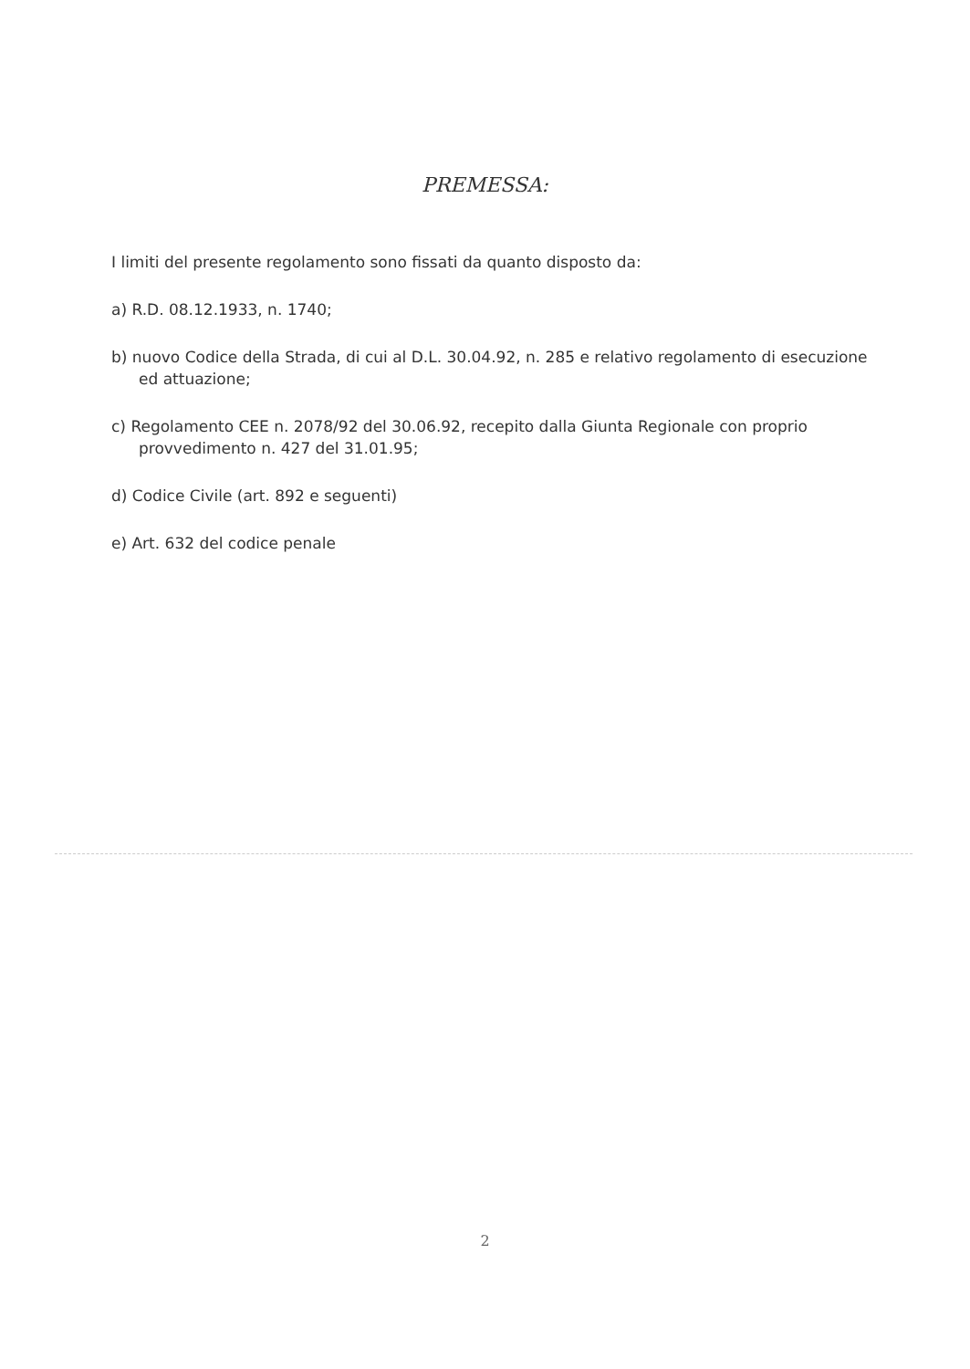PREMESSA:
I limiti del presente regolamento sono fissati da quanto disposto da:
a) R.D. 08.12.1933, n. 1740;
b) nuovo Codice della Strada, di cui al D.L. 30.04.92, n. 285 e relativo regolamento di esecuzione ed attuazione;
c) Regolamento CEE n. 2078/92 del 30.06.92, recepito dalla Giunta Regionale con proprio provvedimento n. 427 del 31.01.95;
d) Codice Civile (art. 892 e seguenti)
e) Art. 632 del codice penale
2